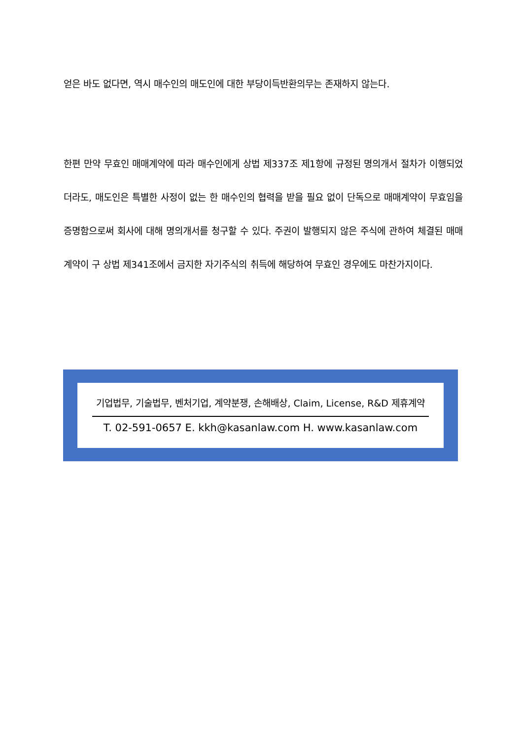얻은 바도 없다면, 역시 매수인의 매도인에 대한 부당이득반환의무는 존재하지 않는다.
한편 만약 무효인 매매계약에 따라 매수인에게 상법 제337조 제1항에 규정된 명의개서 절차가 이행되었더라도, 매도인은 특별한 사정이 없는 한 매수인의 협력을 받을 필요 없이 단독으로 매매계약이 무효임을 증명함으로써 회사에 대해 명의개서를 청구할 수 있다. 주권이 발행되지 않은 주식에 관하여 체결된 매매계약이 구 상법 제341조에서 금지한 자기주식의 취득에 해당하여 무효인 경우에도 마찬가지이다.
기업법무, 기술법무, 벤처기업, 계약분쟁, 손해배상, Claim, License, R&D 제휴계약
T. 02-591-0657 E. kkh@kasanlaw.com H. www.kasanlaw.com